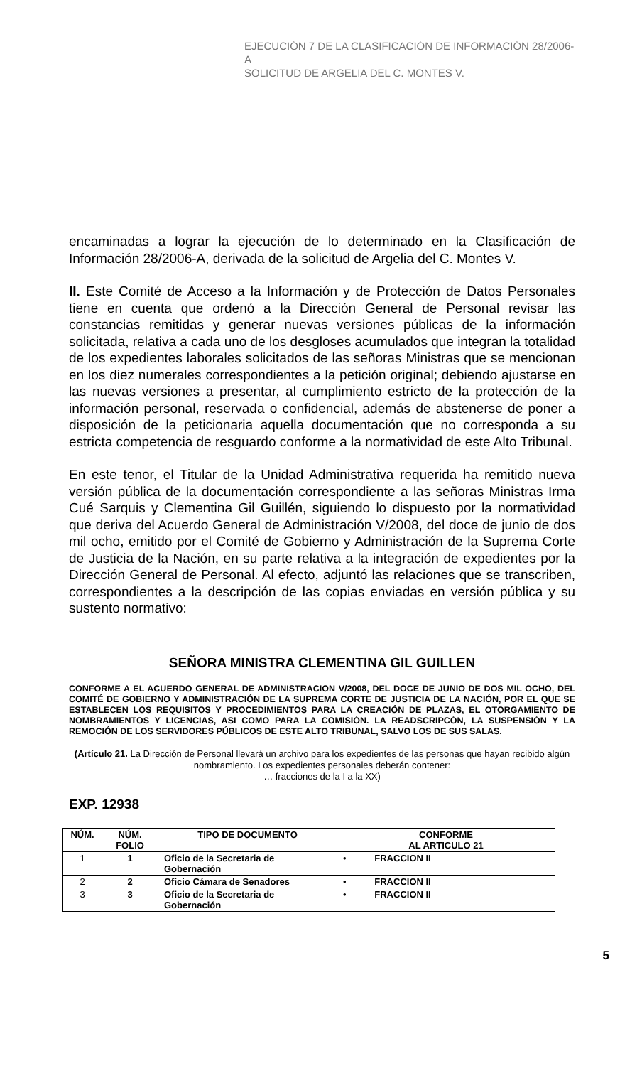EJECUCIÓN 7 DE LA CLASIFICACIÓN DE INFORMACIÓN 28/2006-A
SOLICITUD DE ARGELIA DEL C. MONTES V.
encaminadas a lograr la ejecución de lo determinado en la Clasificación de Información 28/2006-A, derivada de la solicitud de Argelia del C. Montes V.
II. Este Comité de Acceso a la Información y de Protección de Datos Personales tiene en cuenta que ordenó a la Dirección General de Personal revisar las constancias remitidas y generar nuevas versiones públicas de la información solicitada, relativa a cada uno de los desgloses acumulados que integran la totalidad de los expedientes laborales solicitados de las señoras Ministras que se mencionan en los diez numerales correspondientes a la petición original; debiendo ajustarse en las nuevas versiones a presentar, al cumplimiento estricto de la protección de la información personal, reservada o confidencial, además de abstenerse de poner a disposición de la peticionaria aquella documentación que no corresponda a su estricta competencia de resguardo conforme a la normatividad de este Alto Tribunal.
En este tenor, el Titular de la Unidad Administrativa requerida ha remitido nueva versión pública de la documentación correspondiente a las señoras Ministras Irma Cué Sarquis y Clementina Gil Guillén, siguiendo lo dispuesto por la normatividad que deriva del Acuerdo General de Administración V/2008, del doce de junio de dos mil ocho, emitido por el Comité de Gobierno y Administración de la Suprema Corte de Justicia de la Nación, en su parte relativa a la integración de expedientes por la Dirección General de Personal. Al efecto, adjuntó las relaciones que se transcriben, correspondientes a la descripción de las copias enviadas en versión pública y su sustento normativo:
SEÑORA MINISTRA CLEMENTINA GIL GUILLEN
CONFORME A EL ACUERDO GENERAL DE ADMINISTRACION V/2008, DEL DOCE DE JUNIO DE DOS MIL OCHO, DEL COMITÉ DE GOBIERNO Y ADMINISTRACIÓN DE LA SUPREMA CORTE DE JUSTICIA DE LA NACIÓN, POR EL QUE SE ESTABLECEN LOS REQUISITOS Y PROCEDIMIENTOS PARA LA CREACIÓN DE PLAZAS, EL OTORGAMIENTO DE NOMBRAMIENTOS Y LICENCIAS, ASI COMO PARA LA COMISIÓN. LA READSCRIPCÓN, LA SUSPENSIÓN Y LA REMOCIÓN DE LOS SERVIDORES PÚBLICOS DE ESTE ALTO TRIBUNAL, SALVO LOS DE SUS SALAS.
(Artículo 21. La Dirección de Personal llevará un archivo para los expedientes de las personas que hayan recibido algún nombramiento. Los expedientes personales deberán contener:
… fracciones de la I a la XX)
EXP. 12938
| NÚM. | NÚM. FOLIO | TIPO DE DOCUMENTO | CONFORME AL ARTICULO 21 |
| --- | --- | --- | --- |
| 1 | 1 | Oficio de la Secretaria de Gobernación | • FRACCION II |
| 2 | 2 | Oficio Cámara de Senadores | • FRACCION II |
| 3 | 3 | Oficio de la Secretaria de Gobernación | • FRACCION II |
5